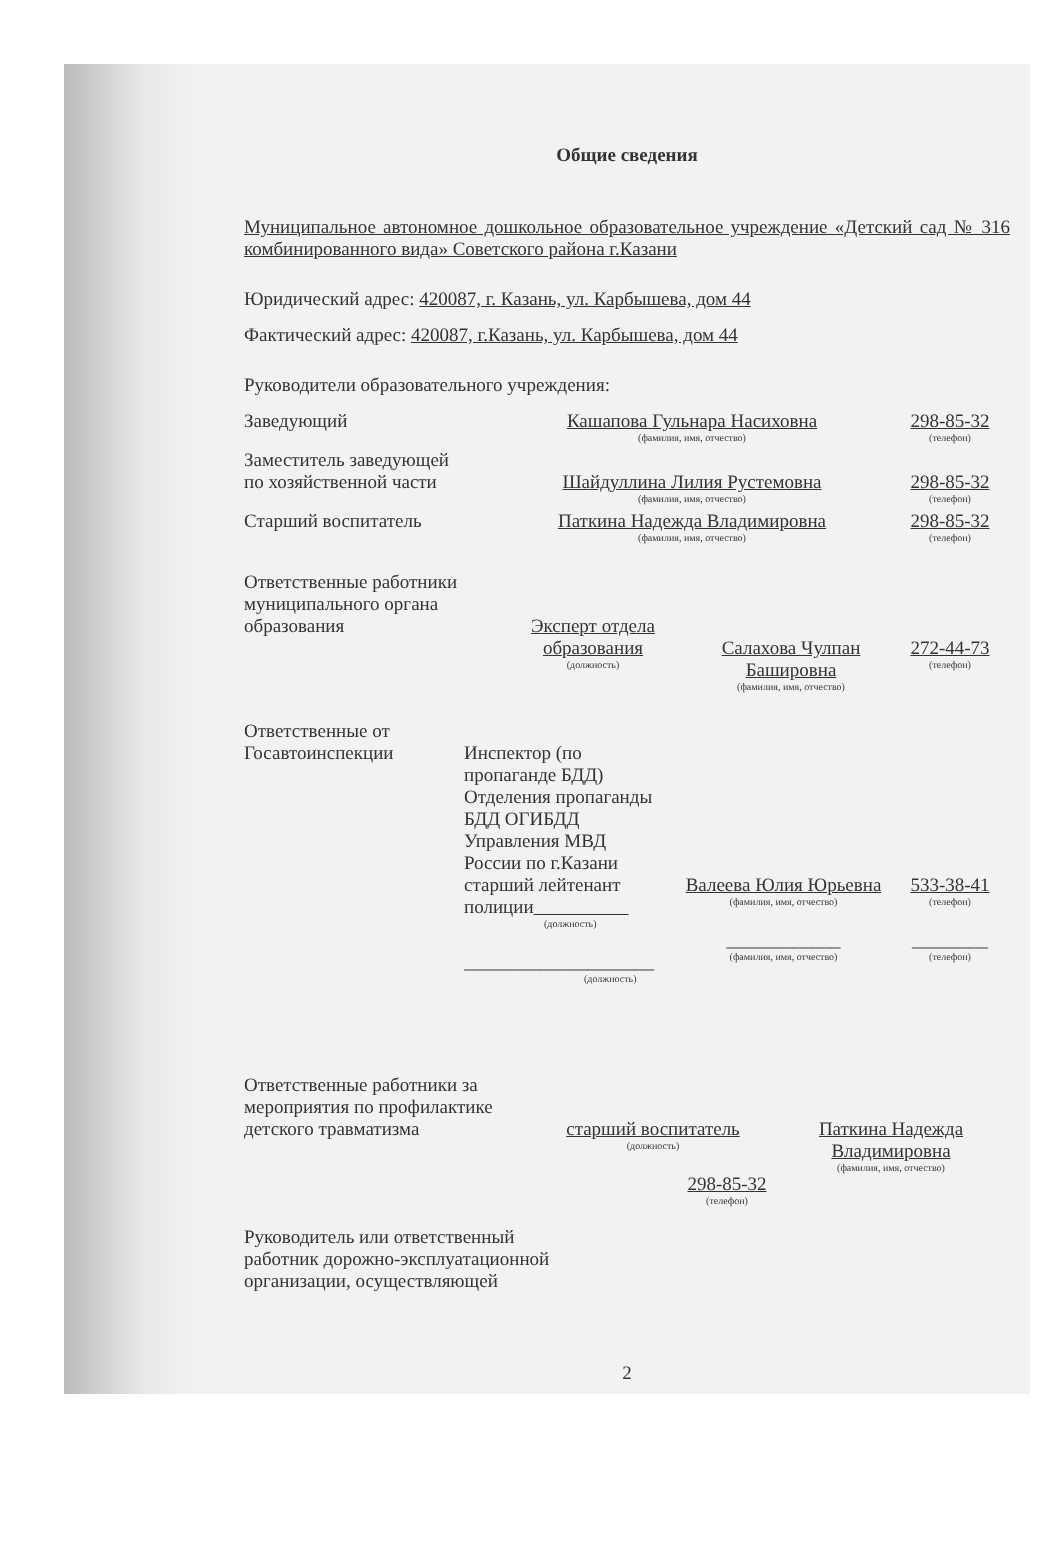Общие сведения
Муниципальное автономное дошкольное образовательное учреждение «Детский сад № 316 комбинированного вида» Советского района г.Казани
Юридический адрес: 420087, г. Казань, ул. Карбышева, дом 44
Фактический адрес: 420087, г.Казань, ул. Карбышева, дом 44
Руководители образовательного учреждения:
Заведующий Кашапова Гульнара Насиховна
(фамилия, имя, отчество)
298-85-32
(телефон)
Заместитель заведующей
по хозяйственной части
Шайдуллина Лилия Рустемовна
(фамилия, имя, отчество)
298-85-32
(телефон)
Старший воспитатель Паткина Надежда Владимировна
(фамилия, имя, отчество)
298-85-32
(телефон)
Ответственные работники муниципального органа образования
Эксперт отдела образования
(должность)
Салахова Чулпан Башировна
(фамилия, имя, отчество)
272-44-73
(телефон)
Ответственные от Госавтоинспекции
Инспектор (по пропаганде БДД)
Отделения пропаганды
БДД ОГИБДД
Управления МВД
России по г.Казани
старший лейтенант
полиции
(должность)
____________________
(должность)
Валеева Юлия Юрьевна
(фамилия, имя, отчество)
____________
(фамилия, имя, отчество)
533-38-41
(телефон)
________
(телефон)
Ответственные работники за мероприятия по профилактике детского травматизма
старший воспитатель
(должность)
Паткина Надежда Владимировна
(фамилия, имя, отчество)
298-85-32
(телефон)
Руководитель или ответственный
работник дорожно-эксплуатационной
организации, осуществляющей
2